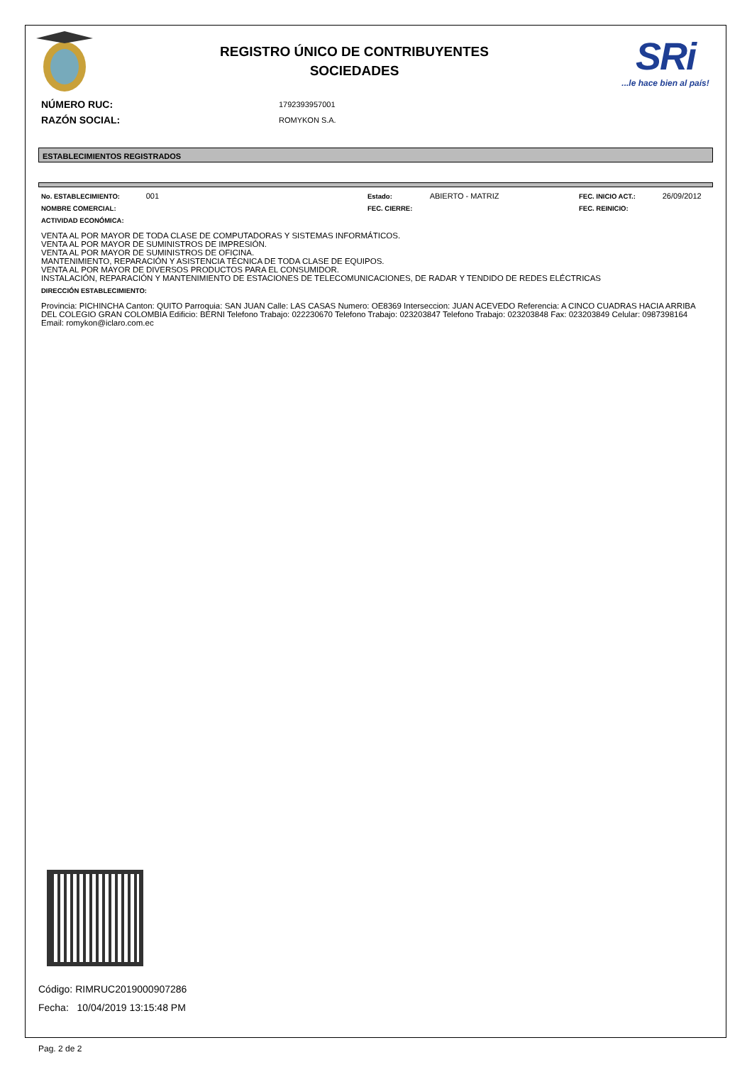REGISTRO ÚNICO DE CONTRIBUYENTES
SOCIEDADES
SRi...le hace bien al país!
NÚMERO RUC: 1792393957001
RAZÓN SOCIAL: ROMYKON S.A.
ESTABLECIMIENTOS REGISTRADOS
No. ESTABLECIMIENTO: 001
Estado: ABIERTO - MATRIZ
FEC. INICIO ACT.: 26/09/2012
NOMBRE COMERCIAL: FEC. CIERRE: FEC. REINICIO:
ACTIVIDAD ECONÓMICA:
VENTA AL POR MAYOR DE TODA CLASE DE COMPUTADORAS Y SISTEMAS INFORMÁTICOS.
VENTA AL POR MAYOR DE SUMINISTROS DE IMPRESIÓN.
VENTA AL POR MAYOR DE SUMINISTROS DE OFICINA.
MANTENIMIENTO, REPARACIÓN Y ASISTENCIA TÉCNICA DE TODA CLASE DE EQUIPOS.
VENTA AL POR MAYOR DE DIVERSOS PRODUCTOS PARA EL CONSUMIDOR.
INSTALACIÓN, REPARACIÓN Y MANTENIMIENTO DE ESTACIONES DE TELECOMUNICACIONES, DE RADAR Y TENDIDO DE REDES ELÉCTRICAS
DIRECCIÓN ESTABLECIMIENTO:
Provincia: PICHINCHA Canton: QUITO Parroquia: SAN JUAN Calle: LAS CASAS Numero: OE8369 Interseccion: JUAN ACEVEDO Referencia: A CINCO CUADRAS HACIA ARRIBA DEL COLEGIO GRAN COLOMBIA Edificio: BERNI Telefono Trabajo: 022230670 Telefono Trabajo: 023203847 Telefono Trabajo: 023203848 Fax: 023203849 Celular: 0987398164 Email: romykon@iclaro.com.ec
Código: RIMRUC2019000907286
Fecha: 10/04/2019 13:15:48 PM
Pag. 2 de 2